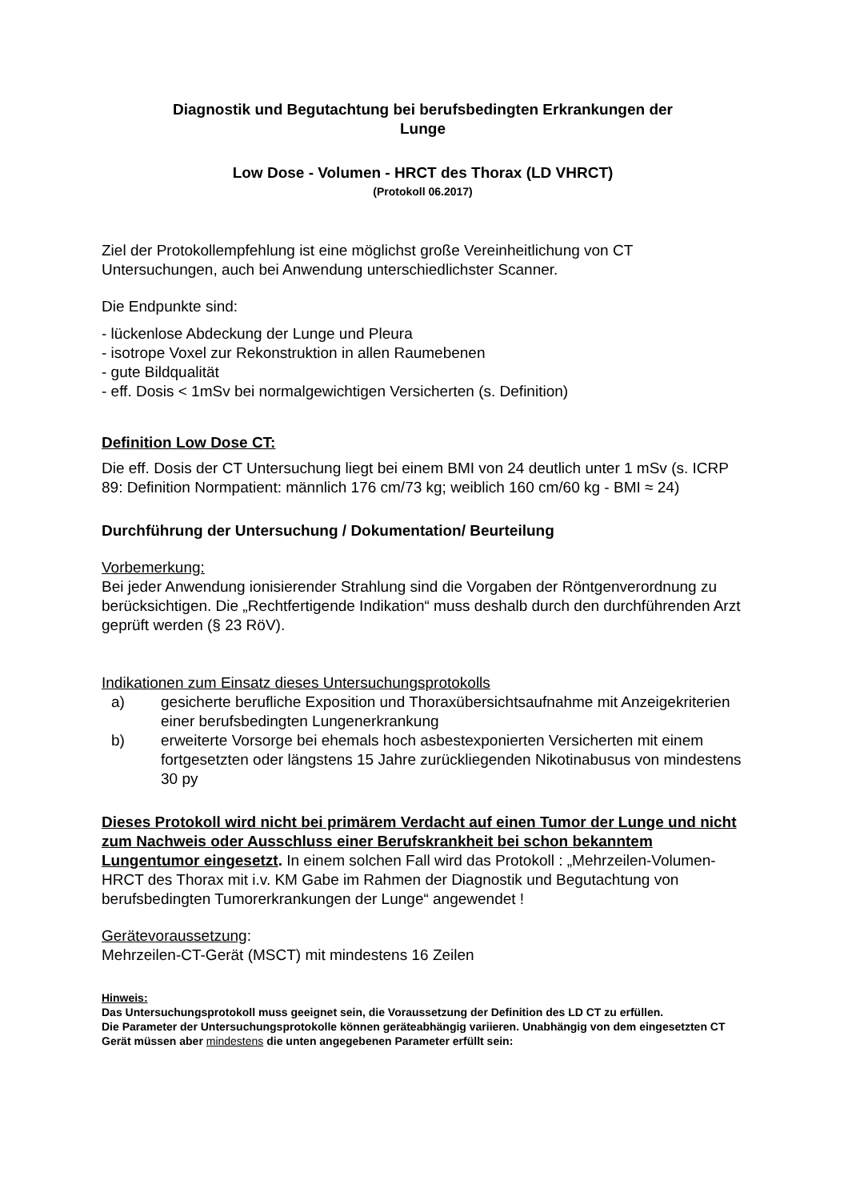Diagnostik und Begutachtung bei berufsbedingten Erkrankungen der
Lunge
Low Dose - Volumen - HRCT des Thorax (LD VHRCT)
(Protokoll 06.2017)
Ziel der Protokollempfehlung ist eine möglichst große Vereinheitlichung von CT Untersuchungen, auch bei Anwendung unterschiedlichster Scanner.
Die Endpunkte sind:
- lückenlose Abdeckung der Lunge und Pleura
- isotrope Voxel zur Rekonstruktion in allen Raumebenen
- gute Bildqualität
- eff. Dosis < 1mSv bei normalgewichtigen Versicherten (s. Definition)
Definition Low Dose CT:
Die eff. Dosis der CT Untersuchung liegt bei einem BMI von 24 deutlich unter 1 mSv (s. ICRP 89: Definition Normpatient: männlich 176 cm/73 kg; weiblich 160 cm/60 kg - BMI ≈ 24)
Durchführung der Untersuchung / Dokumentation/ Beurteilung
Vorbemerkung:
Bei jeder Anwendung ionisierender Strahlung sind die Vorgaben der Röntgenverordnung zu berücksichtigen. Die „Rechtfertigende Indikation“ muss deshalb durch den durchführenden Arzt geprüft werden (§ 23 RöV).
Indikationen zum Einsatz dieses Untersuchungsprotokolls
a) gesicherte berufliche Exposition und Thoraxübersichtsaufnahme mit Anzeigekriterien einer berufsbedingten Lungenerkrankung
b) erweiterte Vorsorge bei ehemals hoch asbestexponierten Versicherten mit einem fortgesetzten oder längstens 15 Jahre zurückliegenden Nikotinabusus von mindestens 30 py
Dieses Protokoll wird nicht bei primärem Verdacht auf einen Tumor der Lunge und nicht zum Nachweis oder Ausschluss einer Berufskrankheit bei schon bekanntem Lungentumor eingesetzt. In einem solchen Fall wird das Protokoll : „Mehrzeilen-Volumen- HRCT des Thorax mit i.v. KM Gabe im Rahmen der Diagnostik und Begutachtung von berufsbedingten Tumorerkrankungen der Lunge“ angewendet !
Gerätevoraussetzung:
Mehrzeilen-CT-Gerät (MSCT) mit mindestens 16 Zeilen
Hinweis:
Das Untersuchungsprotokoll muss geeignet sein, die Voraussetzung der Definition des LD CT zu erfüllen.
Die Parameter der Untersuchungsprotokolle können geräteabhängig variieren. Unabhängig von dem eingesetzten CT Gerät müssen aber mindestens die unten angegebenen Parameter erfüllt sein: